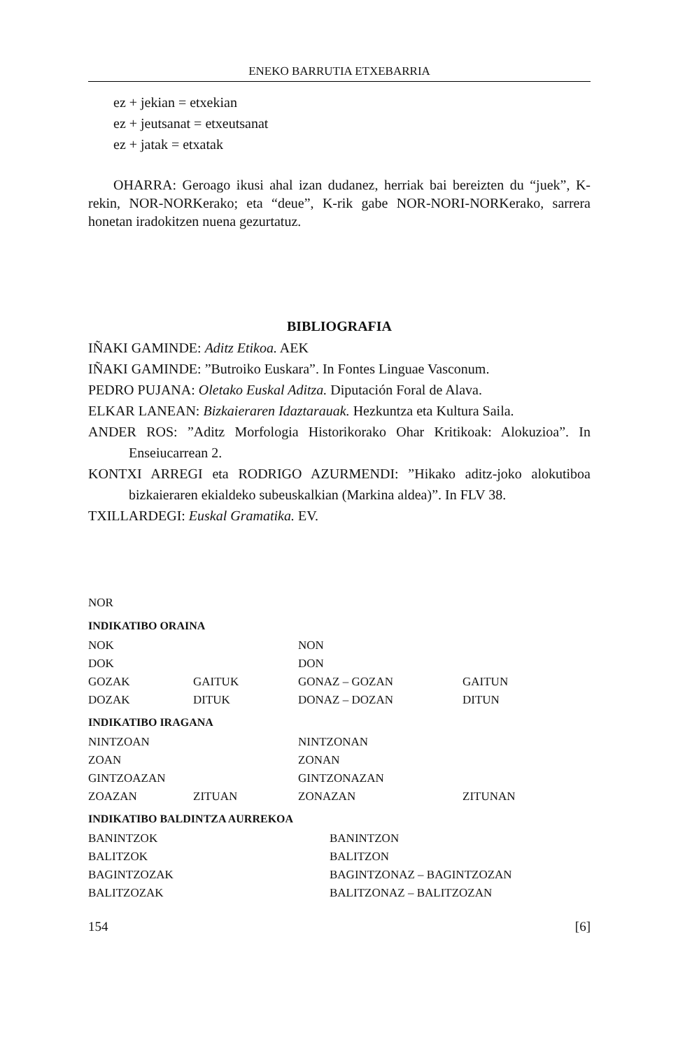ENEKO BARRUTIA ETXEBARRIA
ez + jekian = etxekian
ez + jeutsanat = etxeutsanat
ez + jatak = etxatak
OHARRA: Geroago ikusi ahal izan dudanez, herriak bai bereizten du “juek”, K-rekin, NOR-NORKerako; eta “deue”, K-rik gabe NOR-NORI-NORKerako, sarrera honetan iradokitzen nuena gezurtatuz.
BIBLIOGRAFIA
IÑAKI GAMINDE: Aditz Etikoa. AEK
IÑAKI GAMINDE: ”Butroiko Euskara”. In Fontes Linguae Vasconum.
PEDRO PUJANA: Oletako Euskal Aditza. Diputación Foral de Alava.
ELKAR LANEAN: Bizkaieraren Idaztarauak. Hezkuntza eta Kultura Saila.
ANDER ROS: ”Aditz Morfologia Historikorako Ohar Kritikoak: Alokuzioa”. In Enseiucarrean 2.
KONTXI ARREGI eta RODRIGO AZURMENDI: ”Hikako aditz-joko alokutiboa bizkaieraren ekialdeko subeuskalkian (Markina aldea)”. In FLV 38.
TXILLARDEGI: Euskal Gramatika. EV.
NOR
INDIKATIBO ORAINA
| NOK | | NON | |
| DOK | | DON | |
| GOZAK | GAITUK | GONAZ – GOZAN | GAITUN |
| DOZAK | DITUK | DONAZ – DOZAN | DITUN |
INDIKATIBO IRAGANA
| NINTZOAN | | NINTZONAN | |
| ZOAN | | ZONAN | |
| GINTZOAZAN | | GINTZONAZAN | |
| ZOAZAN | ZITUAN | ZONAZAN | ZITUNAN |
INDIKATIBO BALDINTZA AURREKOA
| BANINTZOK | BANINTZON |
| BALITZOK | BALITZON |
| BAGINTZOZAK | BAGINTZONAZ – BAGINTZOZAN |
| BALITZOZAK | BALITZONAZ – BALITZOZAN |
154 [6]